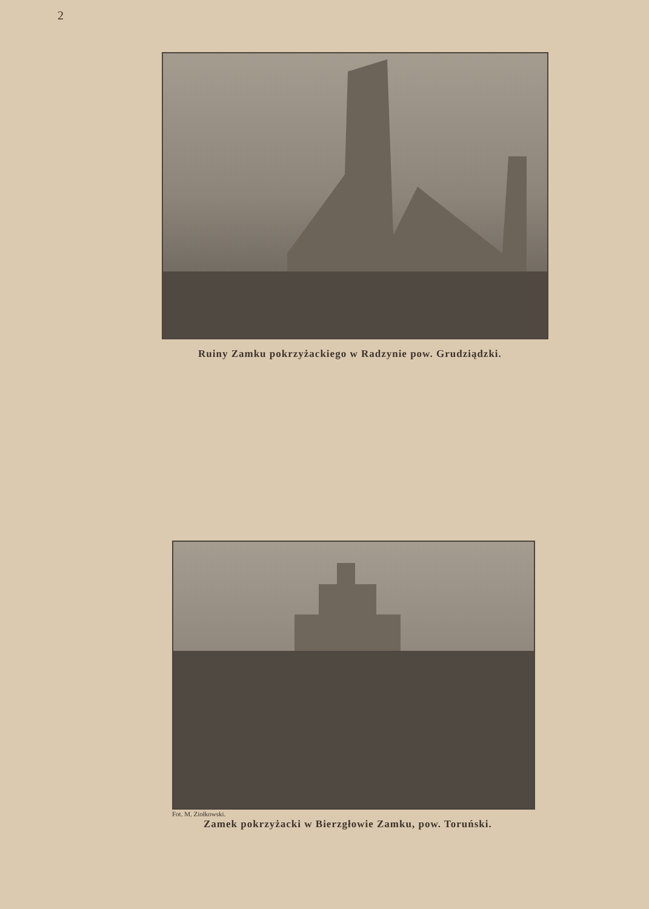2
Ruiny Zamku pokrzyżackiego w Radzynie pow. Grudziądzki.
Fot. M. Ziołkowski.
Zamek pokrzyżacki w Bierzgłowie Zamku, pow. Toruński.